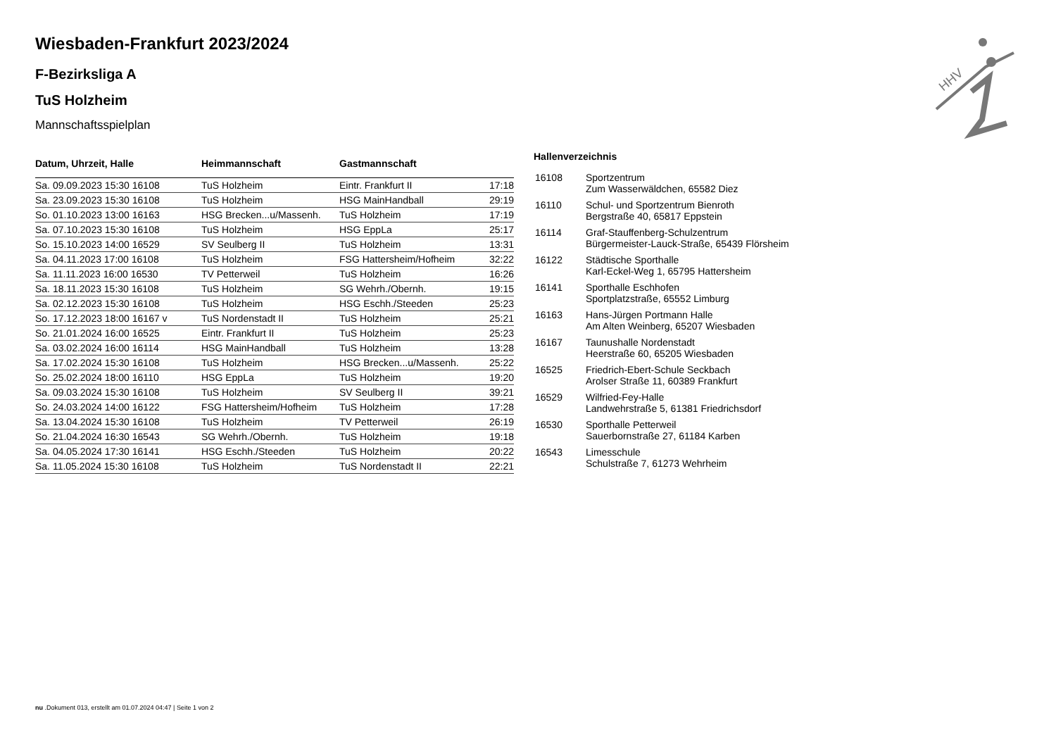HHV
Wiesbaden-Frankfurt 2023/2024
F-Bezirksliga A
TuS Holzheim
Mannschaftsspielplan
| Datum, Uhrzeit, Halle | Heimmannschaft | Gastmannschaft | |
| --- | --- | --- | --- |
| Sa. 09.09.2023 15:30 16108 | TuS Holzheim | Eintr. Frankfurt II | 17:18 |
| Sa. 23.09.2023 15:30 16108 | TuS Holzheim | HSG MainHandball | 29:19 |
| So. 01.10.2023 13:00 16163 | HSG Brecken...u/Massenh. | TuS Holzheim | 17:19 |
| Sa. 07.10.2023 15:30 16108 | TuS Holzheim | HSG EppLa | 25:17 |
| So. 15.10.2023 14:00 16529 | SV Seulberg II | TuS Holzheim | 13:31 |
| Sa. 04.11.2023 17:00 16108 | TuS Holzheim | FSG Hattersheim/Hofheim | 32:22 |
| Sa. 11.11.2023 16:00 16530 | TV Petterweil | TuS Holzheim | 16:26 |
| Sa. 18.11.2023 15:30 16108 | TuS Holzheim | SG Wehrh./Obernh. | 19:15 |
| Sa. 02.12.2023 15:30 16108 | TuS Holzheim | HSG Eschh./Steeden | 25:23 |
| So. 17.12.2023 18:00 16167 v | TuS Nordenstadt II | TuS Holzheim | 25:21 |
| So. 21.01.2024 16:00 16525 | Eintr. Frankfurt II | TuS Holzheim | 25:23 |
| Sa. 03.02.2024 16:00 16114 | HSG MainHandball | TuS Holzheim | 13:28 |
| Sa. 17.02.2024 15:30 16108 | TuS Holzheim | HSG Brecken...u/Massenh. | 25:22 |
| So. 25.02.2024 18:00 16110 | HSG EppLa | TuS Holzheim | 19:20 |
| Sa. 09.03.2024 15:30 16108 | TuS Holzheim | SV Seulberg II | 39:21 |
| So. 24.03.2024 14:00 16122 | FSG Hattersheim/Hofheim | TuS Holzheim | 17:28 |
| Sa. 13.04.2024 15:30 16108 | TuS Holzheim | TV Petterweil | 26:19 |
| So. 21.04.2024 16:30 16543 | SG Wehrh./Obernh. | TuS Holzheim | 19:18 |
| Sa. 04.05.2024 17:30 16141 | HSG Eschh./Steeden | TuS Holzheim | 20:22 |
| Sa. 11.05.2024 15:30 16108 | TuS Holzheim | TuS Nordenstadt II | 22:21 |
Hallenverzeichnis
| 16108 | Sportzentrum Zum Wasserwäldchen, 65582 Diez |
| 16110 | Schul- und Sportzentrum Bienroth Bergstraße 40, 65817 Eppstein |
| 16114 | Graf-Stauffenberg-Schulzentrum Bürgermeister-Lauck-Straße, 65439 Flörsheim |
| 16122 | Städtische Sporthalle Karl-Eckel-Weg 1, 65795 Hattersheim |
| 16141 | Sporthalle Eschhofen Sportplatzstraße, 65552 Limburg |
| 16163 | Hans-Jürgen Portmann Halle Am Alten Weinberg, 65207 Wiesbaden |
| 16167 | Taunushalle Nordenstadt Heerstraße 60, 65205 Wiesbaden |
| 16525 | Friedrich-Ebert-Schule Seckbach Arolser Straße 11, 60389 Frankfurt |
| 16529 | Wilfried-Fey-Halle Landwehrstraße 5, 61381 Friedrichsdorf |
| 16530 | Sporthalle Petterweil Sauerbornstraße 27, 61184 Karben |
| 16543 | Limesschule Schulstraße 7, 61273 Wehrheim |
nu .Dokument 013, erstellt am 01.07.2024 04:47 | Seite 1 von 2